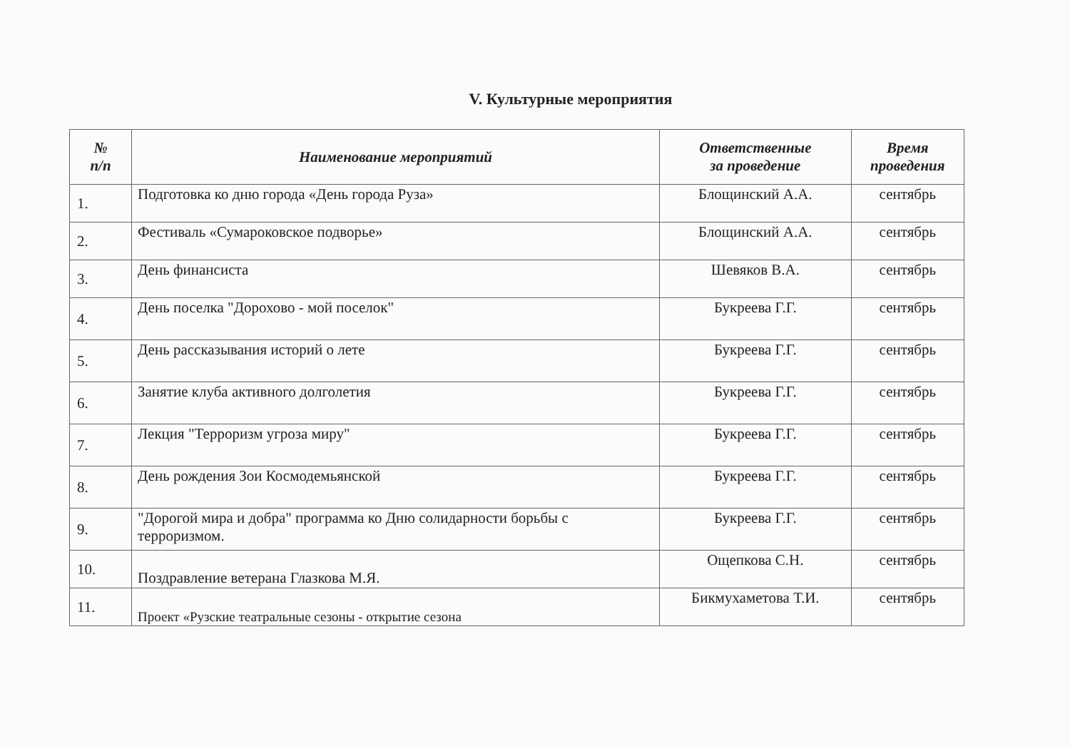V. Культурные мероприятия
| № п/п | Наименование мероприятий | Ответственные за проведение | Время проведения |
| --- | --- | --- | --- |
| 1. | Подготовка ко дню города «День города Руза» | Блощинский А.А. | сентябрь |
| 2. | Фестиваль «Сумароковское подворье» | Блощинский А.А. | сентябрь |
| 3. | День финансиста | Шевяков В.А. | сентябрь |
| 4. | День поселка "Дорохово - мой поселок" | Букреева Г.Г. | сентябрь |
| 5. | День рассказывания историй о лете | Букреева Г.Г. | сентябрь |
| 6. | Занятие клуба активного долголетия | Букреева Г.Г. | сентябрь |
| 7. | Лекция "Терроризм угроза миру" | Букреева Г.Г. | сентябрь |
| 8. | День рождения Зои Космодемьянской | Букреева Г.Г. | сентябрь |
| 9. | "Дорогой мира и добра" программа ко Дню солидарности борьбы с терроризмом. | Букреева Г.Г. | сентябрь |
| 10. | Поздравление ветерана Глазкова М.Я. | Ощепкова С.Н. | сентябрь |
| 11. | Проект «Рузские театральные сезоны - открытие сезона | Бикмухаметова Т.И. | сентябрь |